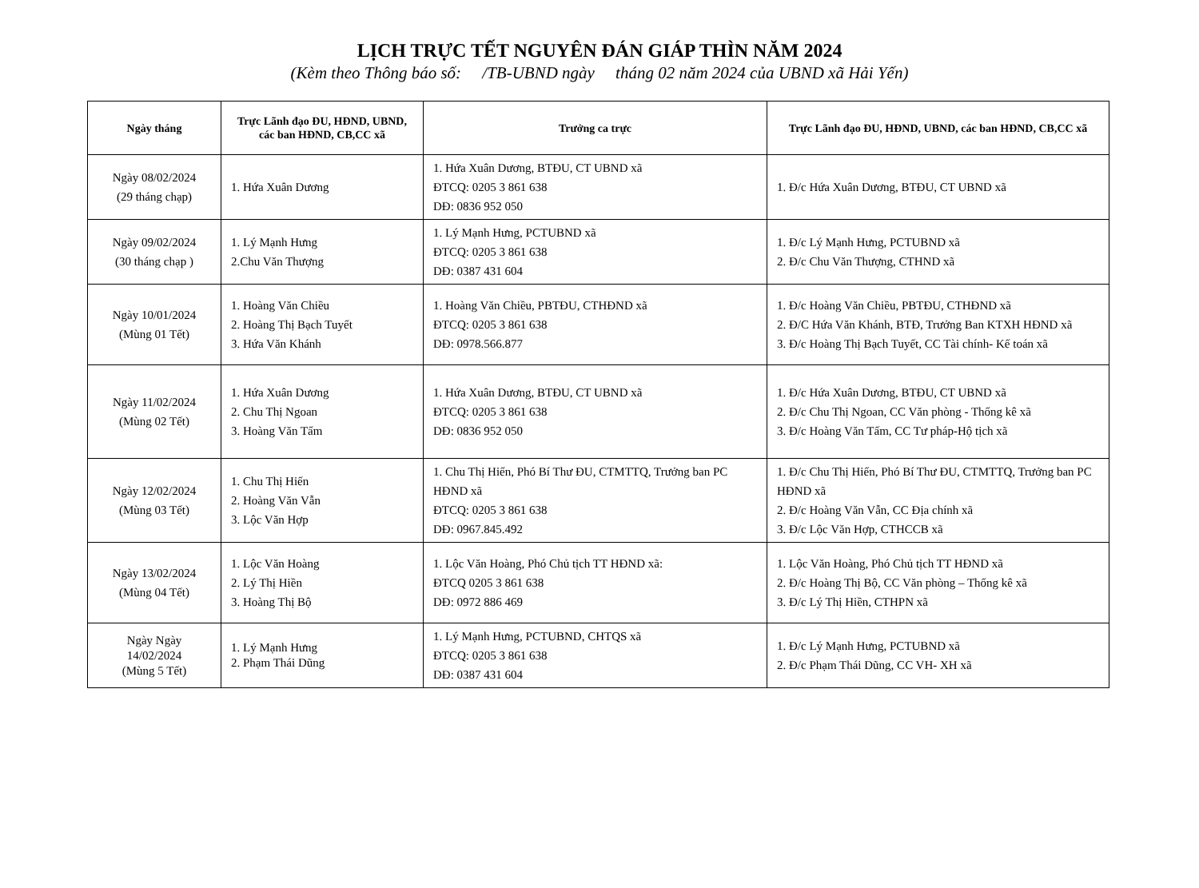LỊCH TRỰC TẾT NGUYÊN ĐÁN GIÁP THÌN NĂM 2024
(Kèm theo Thông báo số: /TB-UBND ngày tháng 02 năm 2024 của UBND xã Hải Yến)
| Ngày tháng | Trực Lãnh đạo ĐU, HĐND, UBND, các ban HĐND, CB,CC xã | Trưởng ca trực | Trực Lãnh đạo ĐU, HĐND, UBND, các ban HĐND, CB,CC xã |
| --- | --- | --- | --- |
| Ngày 08/02/2024 (29 tháng chạp) | 1. Hứa Xuân Dương | 1. Hứa Xuân Dương, BTĐU, CT UBND xã ĐTCQ: 0205 3 861 638 DĐ: 0836 952 050 | 1. Đ/c Hứa Xuân Dương, BTĐU, CT UBND xã |
| Ngày 09/02/2024 (30 tháng chạp ) | 1. Lý Mạnh Hưng 2.Chu Văn Thượng | 1. Lý Mạnh Hưng, PCTUBND xã ĐTCQ: 0205 3 861 638 DĐ: 0387 431 604 | 1. Đ/c Lý Mạnh Hưng, PCTUBND xã 2. Đ/c Chu Văn Thượng, CTHND xã |
| Ngày 10/01/2024 (Mùng 01 Tết) | 1. Hoàng Văn Chiều 2. Hoàng Thị Bạch Tuyết 3. Hứa Văn Khánh | 1. Hoàng Văn Chiều, PBTĐU, CTHĐND xã ĐTCQ: 0205 3 861 638 DĐ: 0978.566.877 | 1. Đ/c Hoàng Văn Chiều, PBTĐU, CTHĐND xã 2. Đ/C Hứa Văn Khánh, BTĐ, Trưởng Ban KTXH HĐND xã 3. Đ/c Hoàng Thị Bạch Tuyết, CC Tài chính- Kế toán xã |
| Ngày 11/02/2024 (Mùng 02 Tết) | 1. Hứa Xuân Dương 2. Chu Thị Ngoan 3. Hoàng Văn Tấm | 1. Hứa Xuân Dương, BTĐU, CT UBND xã ĐTCQ: 0205 3 861 638 DĐ: 0836 952 050 | 1. Đ/c Hứa Xuân Dương, BTĐU, CT UBND xã 2. Đ/c Chu Thị Ngoan, CC Văn phòng - Thống kê xã 3. Đ/c Hoàng Văn Tấm, CC Tư pháp-Hộ tịch xã |
| Ngày 12/02/2024 (Mùng 03 Tết) | 1. Chu Thị Hiến 2. Hoàng Văn Vẫn 3. Lộc Văn Hợp | 1. Chu Thị Hiến, Phó Bí Thư ĐU, CTMTTQ, Trưởng ban PC HĐND xã ĐTCQ: 0205 3 861 638 DĐ: 0967.845.492 | 1. Đ/c Chu Thị Hiến, Phó Bí Thư ĐU, CTMTTQ, Trưởng ban PC HĐND xã 2. Đ/c Hoàng Văn Vẫn, CC Địa chính xã 3. Đ/c Lộc Văn Hợp, CTHCCB xã |
| Ngày 13/02/2024 (Mùng 04 Tết) | 1. Lộc Văn Hoàng 2. Lý Thị Hiền 3. Hoàng Thị Bộ | 1. Lộc Văn Hoàng, Phó Chủ tịch TT HĐND xã: ĐTCQ 0205 3 861 638 DĐ: 0972 886 469 | 1. Lộc Văn Hoàng, Phó Chủ tịch TT HĐND xã 2. Đ/c Hoàng Thị Bộ, CC Văn phòng – Thống kê xã 3. Đ/c Lý Thị Hiền, CTHPN xã |
| Ngày Ngày 14/02/2024 (Mùng 5 Tết) | 1. Lý Mạnh Hưng 2. Phạm Thái Dũng | 1. Lý Mạnh Hưng, PCTUBND, CHTQS xã ĐTCQ: 0205 3 861 638 DĐ: 0387 431 604 | 1. Đ/c Lý Mạnh Hưng, PCTUBND xã 2. Đ/c Phạm Thái Dũng, CC VH- XH xã |